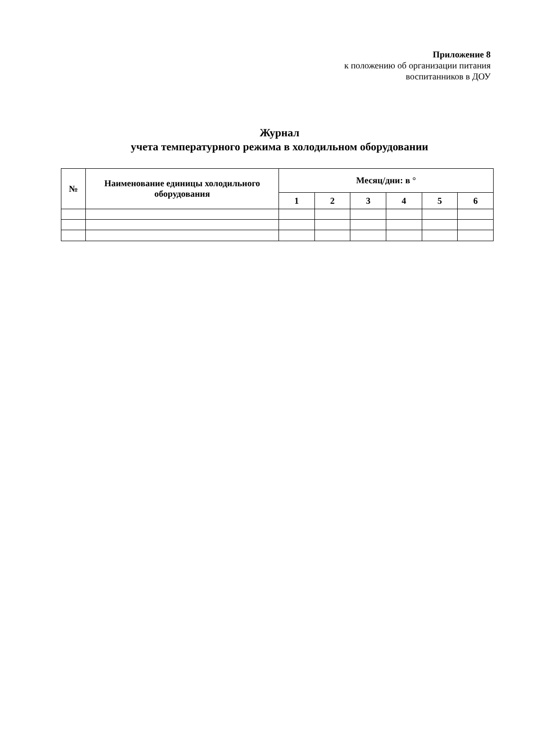Приложение 8
к положению об организации питания
воспитанников в ДОУ
Журнал
учета температурного режима в холодильном оборудовании
| № | Наименование единицы холодильного оборудования | Месяц/дни: в ° | | | | | |
| --- | --- | --- | --- | --- | --- | --- | --- |
| | | 1 | 2 | 3 | 4 | 5 | 6 |